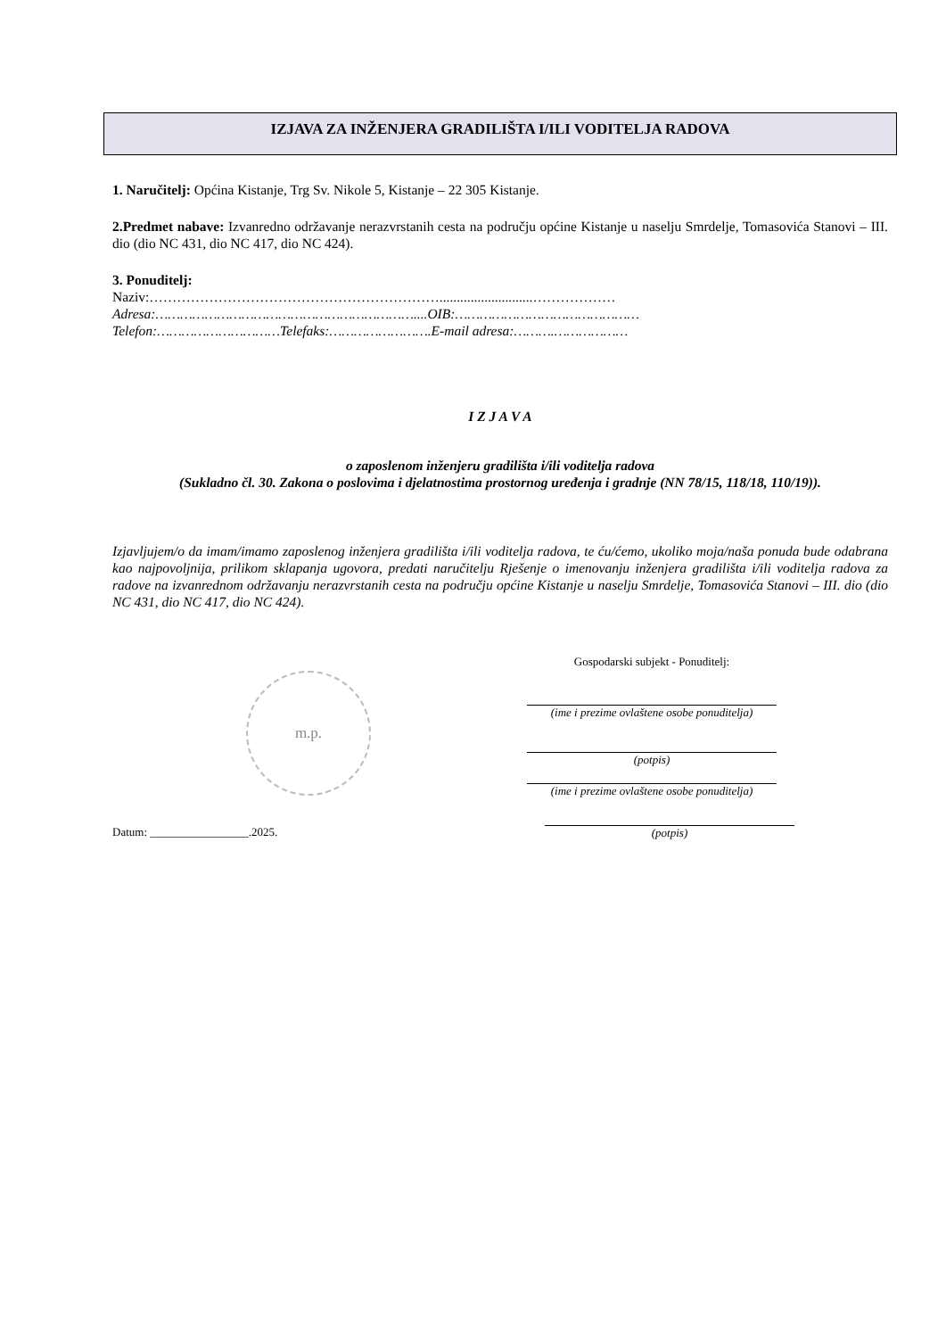IZJAVA ZA INŽENJERA GRADILIŠTA I/ILI VODITELJA RADOVA
1. Naručitelj: Općina Kistanje, Trg Sv. Nikole 5, Kistanje – 22 305 Kistanje.
2.Predmet nabave: Izvanredno održavanje nerazvrstanih cesta na području općine Kistanje u naselju Smrdelje, Tomasovića Stanovi – III. dio (dio NC 431, dio NC 417, dio NC 424).
3. Ponuditelj:
Naziv:………………………………………………………...........................………………
Adresa:………………………………………………………....OIB:………………………………………
Telefon:…………………………Telefaks:…………………….E-mail adresa:……….………………
I Z J A V A
o zaposlenom inženjeru gradilišta i/ili voditelja radova
(Sukladno čl. 30. Zakona o poslovima i djelatnostima prostornog uređenja i gradnje (NN 78/15, 118/18, 110/19)).
Izjavljujem/o da imam/imamo zaposlenog inženjera gradilišta i/ili voditelja radova, te ću/ćemo, ukoliko moja/naša ponuda bude odabrana kao najpovoljnija, prilikom sklapanja ugovora, predati naručitelju Rješenje o imenovanju inženjera gradilišta i/ili voditelja radova za radove na izvanrednom održavanju nerazvrstanih cesta na području općine Kistanje u naselju Smrdelje, Tomasovića Stanovi – III. dio (dio NC 431, dio NC 417, dio NC 424).
m.p.
Gospodarski subjekt - Ponuditelj:
(ime i prezime ovlaštene osobe ponuditelja)
(potpis)
(ime i prezime ovlaštene osobe ponuditelja)
Datum: _________________.2025. (potpis)